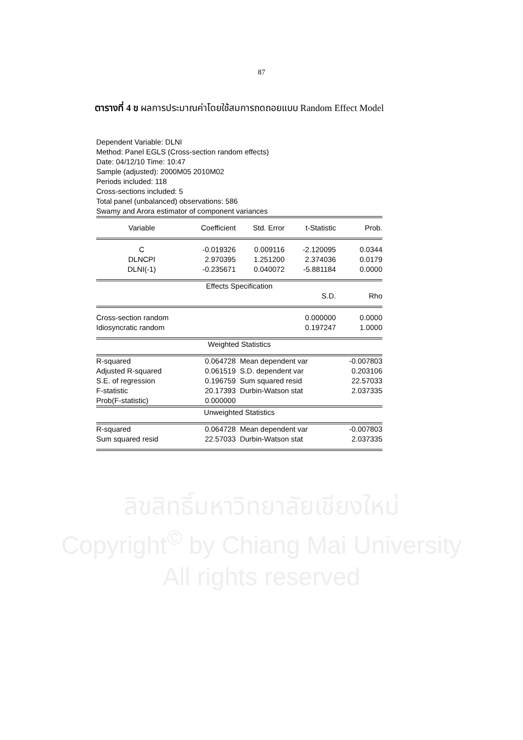87
ตารางที่ 4 ข ผลการประมาณค่าโดยใช้สมการถดถอยแบบ Random Effect Model
Dependent Variable: DLNI
Method: Panel EGLS (Cross-section random effects)
Date: 04/12/10 Time: 10:47
Sample (adjusted): 2000M05 2010M02
Periods included: 118
Cross-sections included: 5
Total panel (unbalanced) observations: 586
Swamy and Arora estimator of component variances
| Variable | Coefficient | Std. Error | t-Statistic | Prob. |
| --- | --- | --- | --- | --- |
| C | -0.019326 | 0.009116 | -2.120095 | 0.0344 |
| DLNCPI | 2.970395 | 1.251200 | 2.374036 | 0.0179 |
| DLNI(-1) | -0.235671 | 0.040072 | -5.881184 | 0.0000 |
| Effects Specification | | | | |
| | | | S.D. | Rho |
| Cross-section random | | | 0.000000 | 0.0000 |
| Idiosyncratic random | | | 0.197247 | 1.0000 |
| Weighted Statistics | | | | |
| R-squared | 0.064728 | Mean dependent var | | -0.007803 |
| Adjusted R-squared | 0.061519 | S.D. dependent var | | 0.203106 |
| S.E. of regression | 0.196759 | Sum squared resid | | 22.57033 |
| F-statistic | 20.17393 | Durbin-Watson stat | | 2.037335 |
| Prob(F-statistic) | 0.000000 | | | |
| Unweighted Statistics | | | | |
| R-squared | 0.064728 | Mean dependent var | | -0.007803 |
| Sum squared resid | 22.57033 | Durbin-Watson stat | | 2.037335 |
ลิขสิทธิ์มหาวิทยาลัยเชียงใหม่
Copyright<sup>©</sup> by Chiang Mai University
All rights reserved